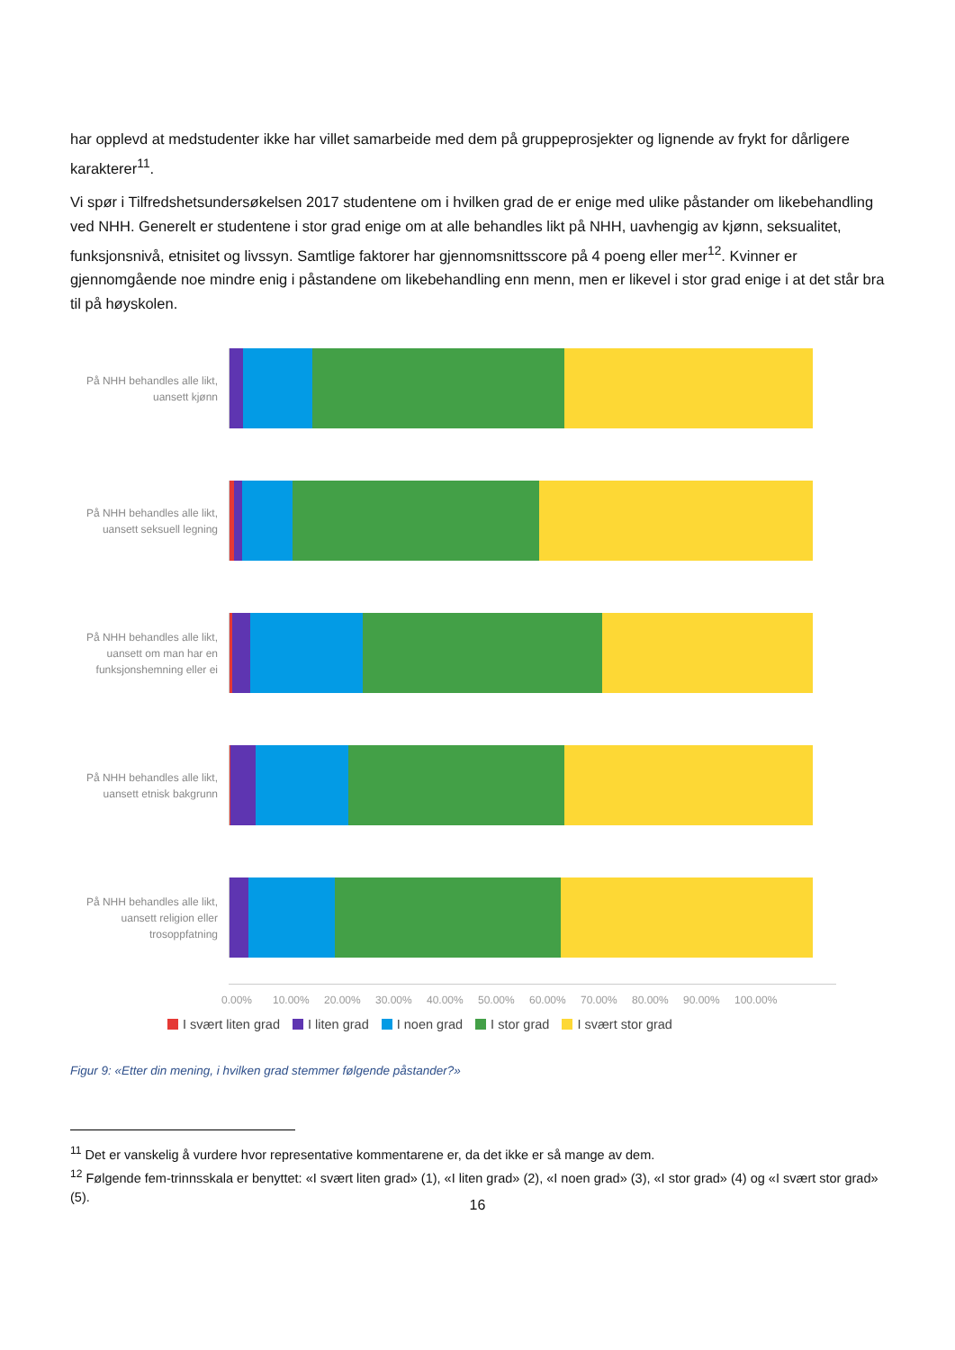har opplevd at medstudenter ikke har villet samarbeide med dem på gruppeprosjekter og lignende av frykt for dårligere karakterer<sup>11</sup>.
Vi spør i Tilfredshetsundersøkelsen 2017 studentene om i hvilken grad de er enige med ulike påstander om likebehandling ved NHH. Generelt er studentene i stor grad enige om at alle behandles likt på NHH, uavhengig av kjønn, seksualitet, funksjonsnivå, etnisitet og livssyn. Samtlige faktorer har gjennomsnittsscore på 4 poeng eller mer<sup>12</sup>. Kvinner er gjennomgående noe mindre enig i påstandene om likebehandling enn menn, men er likevel i stor grad enige i at det står bra til på høyskolen.
På NHH behandles alle likt, uansett kjønn
På NHH behandles alle likt, uansett seksuell legning
På NHH behandles alle likt, uansett om man har en funksjonshemning eller ei
På NHH behandles alle likt, uansett etnisk bakgrunn
På NHH behandles alle likt, uansett religion eller trosoppfatning
0.00% 10.00% 20.00% 30.00% 40.00% 50.00% 60.00% 70.00% 80.00% 90.00% 100.00%
I svært liten grad I liten grad I noen grad I stor grad I svært stor grad
Figur 9: «Etter din mening, i hvilken grad stemmer følgende påstander?»
<sup>11</sup> Det er vanskelig å vurdere hvor representative kommentarene er, da det ikke er så mange av dem.
<sup>12</sup> Følgende fem-trinnsskala er benyttet: «I svært liten grad» (1), «I liten grad» (2), «I noen grad» (3), «I stor grad» (4) og «I svært stor grad» (5).
16